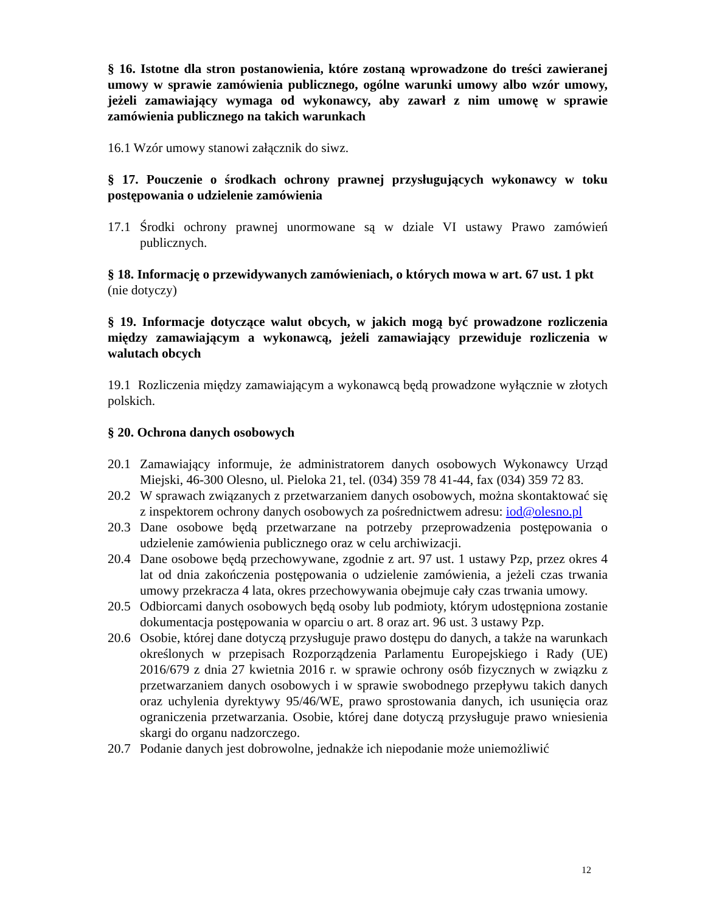§ 16. Istotne dla stron postanowienia, które zostaną wprowadzone do treści zawieranej umowy w sprawie zamówienia publicznego, ogólne warunki umowy albo wzór umowy, jeżeli zamawiający wymaga od wykonawcy, aby zawarł z nim umowę w sprawie zamówienia publicznego na takich warunkach
16.1 Wzór umowy stanowi załącznik do siwz.
§ 17. Pouczenie o środkach ochrony prawnej przysługujących wykonawcy w toku postępowania o udzielenie zamówienia
17.1 Środki ochrony prawnej unormowane są w dziale VI ustawy Prawo zamówień publicznych.
§ 18. Informację o przewidywanych zamówieniach, o których mowa w art. 67 ust. 1 pkt
(nie dotyczy)
§ 19. Informacje dotyczące walut obcych, w jakich mogą być prowadzone rozliczenia między zamawiającym a wykonawcą, jeżeli zamawiający przewiduje rozliczenia w walutach obcych
19.1 Rozliczenia między zamawiającym a wykonawcą będą prowadzone wyłącznie w złotych polskich.
§ 20. Ochrona danych osobowych
20.1 Zamawiający informuje, że administratorem danych osobowych Wykonawcy Urząd Miejski, 46-300 Olesno, ul. Pieloka 21, tel. (034) 359 78 41-44, fax (034) 359 72 83.
20.2 W sprawach związanych z przetwarzaniem danych osobowych, można skontaktować się z inspektorem ochrony danych osobowych za pośrednictwem adresu: iod@olesno.pl
20.3 Dane osobowe będą przetwarzane na potrzeby przeprowadzenia postępowania o udzielenie zamówienia publicznego oraz w celu archiwizacji.
20.4 Dane osobowe będą przechowywane, zgodnie z art. 97 ust. 1 ustawy Pzp, przez okres 4 lat od dnia zakończenia postępowania o udzielenie zamówienia, a jeżeli czas trwania umowy przekracza 4 lata, okres przechowywania obejmuje cały czas trwania umowy.
20.5 Odbiorcami danych osobowych będą osoby lub podmioty, którym udostępniona zostanie dokumentacja postępowania w oparciu o art. 8 oraz art. 96 ust. 3 ustawy Pzp.
20.6 Osobie, której dane dotyczą przysługuje prawo dostępu do danych, a także na warunkach określonych w przepisach Rozporządzenia Parlamentu Europejskiego i Rady (UE) 2016/679 z dnia 27 kwietnia 2016 r. w sprawie ochrony osób fizycznych w związku z przetwarzaniem danych osobowych i w sprawie swobodnego przepływu takich danych oraz uchylenia dyrektywy 95/46/WE, prawo sprostowania danych, ich usunięcia oraz ograniczenia przetwarzania. Osobie, której dane dotyczą przysługuje prawo wniesienia skargi do organu nadzorczego.
20.7 Podanie danych jest dobrowolne, jednakże ich niepodanie może uniemożliwić
12